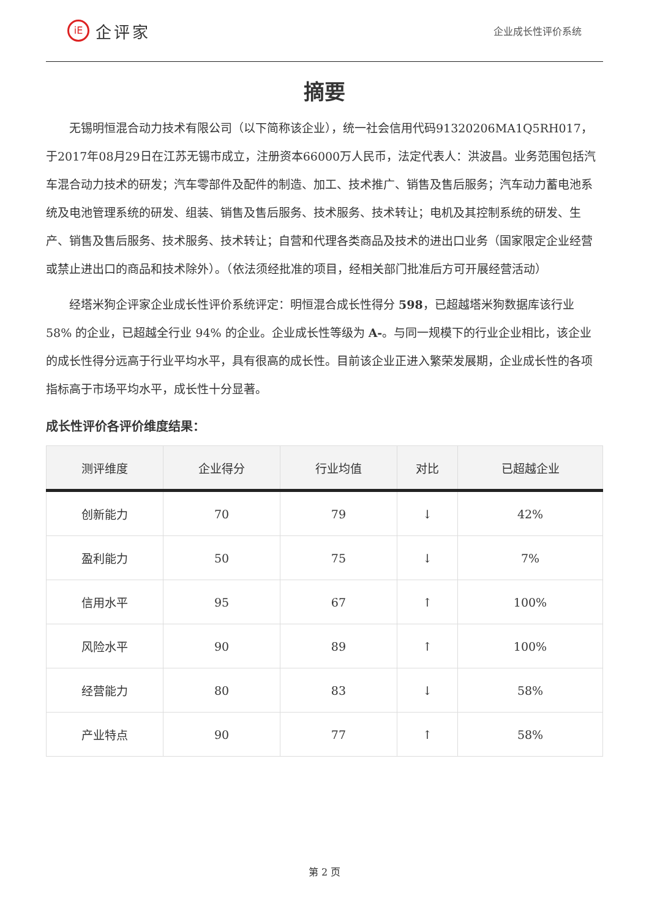iE 企评家
企业成长性评价系统
摘要
无锡明恒混合动力技术有限公司（以下简称该企业），统一社会信用代码91320206MA1Q5RH017，于2017年08月29日在江苏无锡市成立，注册资本66000万人民币，法定代表人：洪波昌。业务范围包括汽车混合动力技术的研发；汽车零部件及配件的制造、加工、技术推广、销售及售后服务；汽车动力蓄电池系统及电池管理系统的研发、组装、销售及售后服务、技术服务、技术转让；电机及其控制系统的研发、生产、销售及售后服务、技术服务、技术转让；自营和代理各类商品及技术的进出口业务（国家限定企业经营或禁止进出口的商品和技术除外）。（依法须经批准的项目，经相关部门批准后方可开展经营活动）
经塔米狗企评家企业成长性评价系统评定：明恒混合成长性得分 598，已超越塔米狗数据库该行业 58% 的企业，已超越全行业 94% 的企业。企业成长性等级为 A-。与同一规模下的行业企业相比，该企业的成长性得分远高于行业平均水平，具有很高的成长性。目前该企业正进入繁荣发展期，企业成长性的各项指标高于市场平均水平，成长性十分显著。
成长性评价各评价维度结果：
| 测评维度 | 企业得分 | 行业均值 | 对比 | 已超越企业 |
| --- | --- | --- | --- | --- |
| 创新能力 | 70 | 79 | ↓ | 42% |
| 盈利能力 | 50 | 75 | ↓ | 7% |
| 信用水平 | 95 | 67 | ↑ | 100% |
| 风险水平 | 90 | 89 | ↑ | 100% |
| 经营能力 | 80 | 83 | ↓ | 58% |
| 产业特点 | 90 | 77 | ↑ | 58% |
第 2 页